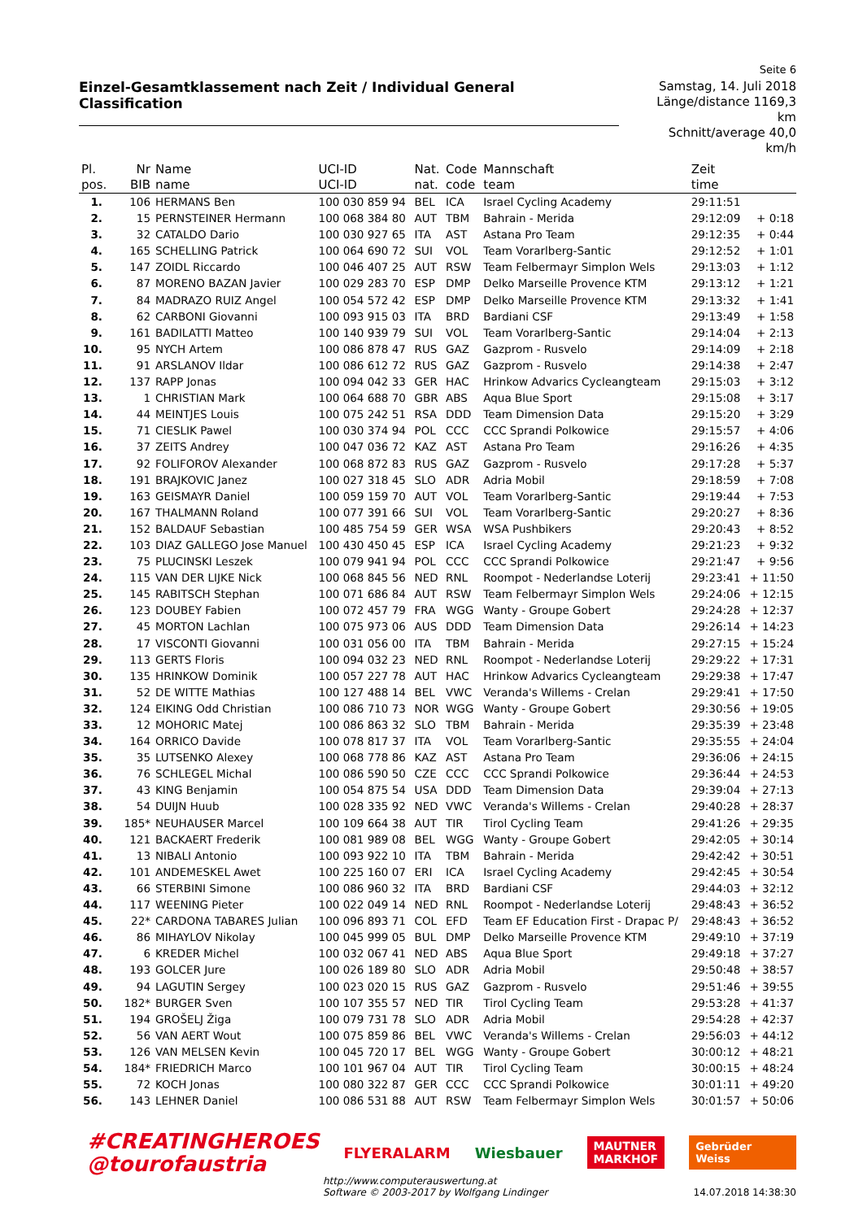Seite 6
Einzel-Gesamtklassement nach Zeit / Individual General Classification
Samstag, 14. Juli 2018
Länge/distance 1169,3 km
Schnitt/average 40,0 km/h
| Pl. | Nr | Name | UCI-ID | Nat. | Code | Mannschaft | Zeit | |
| --- | --- | --- | --- | --- | --- | --- | --- | --- |
| pos. | BIB | name | UCI-ID | nat. | code | team | time | |
| 1. | 106 | HERMANS Ben | 100 030 859 94 | BEL | ICA | Israel Cycling Academy | 29:11:51 | |
| 2. | 15 | PERNSTEINER Hermann | 100 068 384 80 | AUT | TBM | Bahrain - Merida | 29:12:09 | + 0:18 |
| 3. | 32 | CATALDO Dario | 100 030 927 65 | ITA | AST | Astana Pro Team | 29:12:35 | + 0:44 |
| 4. | 165 | SCHELLING Patrick | 100 064 690 72 | SUI | VOL | Team Vorarlberg-Santic | 29:12:52 | + 1:01 |
| 5. | 147 | ZOIDL Riccardo | 100 046 407 25 | AUT | RSW | Team Felbermayr Simplon Wels | 29:13:03 | + 1:12 |
| 6. | 87 | MORENO BAZAN Javier | 100 029 283 70 | ESP | DMP | Delko Marseille Provence KTM | 29:13:12 | + 1:21 |
| 7. | 84 | MADRAZO RUIZ Angel | 100 054 572 42 | ESP | DMP | Delko Marseille Provence KTM | 29:13:32 | + 1:41 |
| 8. | 62 | CARBONI Giovanni | 100 093 915 03 | ITA | BRD | Bardiani CSF | 29:13:49 | + 1:58 |
| 9. | 161 | BADILATTI Matteo | 100 140 939 79 | SUI | VOL | Team Vorarlberg-Santic | 29:14:04 | + 2:13 |
| 10. | 95 | NYCH Artem | 100 086 878 47 | RUS | GAZ | Gazprom - Rusvelo | 29:14:09 | + 2:18 |
| 11. | 91 | ARSLANOV Ildar | 100 086 612 72 | RUS | GAZ | Gazprom - Rusvelo | 29:14:38 | + 2:47 |
| 12. | 137 | RAPP Jonas | 100 094 042 33 | GER | HAC | Hrinkow Advarics Cycleangteam | 29:15:03 | + 3:12 |
| 13. | 1 | CHRISTIAN Mark | 100 064 688 70 | GBR | ABS | Aqua Blue Sport | 29:15:08 | + 3:17 |
| 14. | 44 | MEINTJES Louis | 100 075 242 51 | RSA | DDD | Team Dimension Data | 29:15:20 | + 3:29 |
| 15. | 71 | CIESLIK Pawel | 100 030 374 94 | POL | CCC | CCC Sprandi Polkowice | 29:15:57 | + 4:06 |
| 16. | 37 | ZEITS Andrey | 100 047 036 72 | KAZ | AST | Astana Pro Team | 29:16:26 | + 4:35 |
| 17. | 92 | FOLIFOROV Alexander | 100 068 872 83 | RUS | GAZ | Gazprom - Rusvelo | 29:17:28 | + 5:37 |
| 18. | 191 | BRAJKOVIC Janez | 100 027 318 45 | SLO | ADR | Adria Mobil | 29:18:59 | + 7:08 |
| 19. | 163 | GEISMAYR Daniel | 100 059 159 70 | AUT | VOL | Team Vorarlberg-Santic | 29:19:44 | + 7:53 |
| 20. | 167 | THALMANN Roland | 100 077 391 66 | SUI | VOL | Team Vorarlberg-Santic | 29:20:27 | + 8:36 |
| 21. | 152 | BALDAUF Sebastian | 100 485 754 59 | GER | WSA | WSA Pushbikers | 29:20:43 | + 8:52 |
| 22. | 103 | DIAZ GALLEGO Jose Manuel | 100 430 450 45 | ESP | ICA | Israel Cycling Academy | 29:21:23 | + 9:32 |
| 23. | 75 | PLUCINSKI Leszek | 100 079 941 94 | POL | CCC | CCC Sprandi Polkowice | 29:21:47 | + 9:56 |
| 24. | 115 | VAN DER LIJKE Nick | 100 068 845 56 | NED | RNL | Roompot - Nederlandse Loterij | 29:23:41 | + 11:50 |
| 25. | 145 | RABITSCH Stephan | 100 071 686 84 | AUT | RSW | Team Felbermayr Simplon Wels | 29:24:06 | + 12:15 |
| 26. | 123 | DOUBEY Fabien | 100 072 457 79 | FRA | WGG | Wanty - Groupe Gobert | 29:24:28 | + 12:37 |
| 27. | 45 | MORTON Lachlan | 100 075 973 06 | AUS | DDD | Team Dimension Data | 29:26:14 | + 14:23 |
| 28. | 17 | VISCONTI Giovanni | 100 031 056 00 | ITA | TBM | Bahrain - Merida | 29:27:15 | + 15:24 |
| 29. | 113 | GERTS Floris | 100 094 032 23 | NED | RNL | Roompot - Nederlandse Loterij | 29:29:22 | + 17:31 |
| 30. | 135 | HRINKOW Dominik | 100 057 227 78 | AUT | HAC | Hrinkow Advarics Cycleangteam | 29:29:38 | + 17:47 |
| 31. | 52 | DE WITTE Mathias | 100 127 488 14 | BEL | VWC | Veranda's Willems - Crelan | 29:29:41 | + 17:50 |
| 32. | 124 | EIKING Odd Christian | 100 086 710 73 | NOR | WGG | Wanty - Groupe Gobert | 29:30:56 | + 19:05 |
| 33. | 12 | MOHORIC Matej | 100 086 863 32 | SLO | TBM | Bahrain - Merida | 29:35:39 | + 23:48 |
| 34. | 164 | ORRICO Davide | 100 078 817 37 | ITA | VOL | Team Vorarlberg-Santic | 29:35:55 | + 24:04 |
| 35. | 35 | LUTSENKO Alexey | 100 068 778 86 | KAZ | AST | Astana Pro Team | 29:36:06 | + 24:15 |
| 36. | 76 | SCHLEGEL Michal | 100 086 590 50 | CZE | CCC | CCC Sprandi Polkowice | 29:36:44 | + 24:53 |
| 37. | 43 | KING Benjamin | 100 054 875 54 | USA | DDD | Team Dimension Data | 29:39:04 | + 27:13 |
| 38. | 54 | DUIJN Huub | 100 028 335 92 | NED | VWC | Veranda's Willems - Crelan | 29:40:28 | + 28:37 |
| 39. | 185* | NEUHAUSER Marcel | 100 109 664 38 | AUT | TIR | Tirol Cycling Team | 29:41:26 | + 29:35 |
| 40. | 121 | BACKAERT Frederik | 100 081 989 08 | BEL | WGG | Wanty - Groupe Gobert | 29:42:05 | + 30:14 |
| 41. | 13 | NIBALI Antonio | 100 093 922 10 | ITA | TBM | Bahrain - Merida | 29:42:42 | + 30:51 |
| 42. | 101 | ANDEMESKEL Awet | 100 225 160 07 | ERI | ICA | Israel Cycling Academy | 29:42:45 | + 30:54 |
| 43. | 66 | STERBINI Simone | 100 086 960 32 | ITA | BRD | Bardiani CSF | 29:44:03 | + 32:12 |
| 44. | 117 | WEENING Pieter | 100 022 049 14 | NED | RNL | Roompot - Nederlandse Loterij | 29:48:43 | + 36:52 |
| 45. | 22* | CARDONA TABARES Julian | 100 096 893 71 | COL | EFD | Team EF Education First - Drapac P/ | 29:48:43 | + 36:52 |
| 46. | 86 | MIHAYLOV Nikolay | 100 045 999 05 | BUL | DMP | Delko Marseille Provence KTM | 29:49:10 | + 37:19 |
| 47. | 6 | KREDER Michel | 100 032 067 41 | NED | ABS | Aqua Blue Sport | 29:49:18 | + 37:27 |
| 48. | 193 | GOLCER Jure | 100 026 189 80 | SLO | ADR | Adria Mobil | 29:50:48 | + 38:57 |
| 49. | 94 | LAGUTIN Sergey | 100 023 020 15 | RUS | GAZ | Gazprom - Rusvelo | 29:51:46 | + 39:55 |
| 50. | 182* | BURGER Sven | 100 107 355 57 | NED | TIR | Tirol Cycling Team | 29:53:28 | + 41:37 |
| 51. | 194 | GROŠELJ Žiga | 100 079 731 78 | SLO | ADR | Adria Mobil | 29:54:28 | + 42:37 |
| 52. | 56 | VAN AERT Wout | 100 075 859 86 | BEL | VWC | Veranda's Willems - Crelan | 29:56:03 | + 44:12 |
| 53. | 126 | VAN MELSEN Kevin | 100 045 720 17 | BEL | WGG | Wanty - Groupe Gobert | 30:00:12 | + 48:21 |
| 54. | 184* | FRIEDRICH Marco | 100 101 967 04 | AUT | TIR | Tirol Cycling Team | 30:00:15 | + 48:24 |
| 55. | 72 | KOCH Jonas | 100 080 322 87 | GER | CCC | CCC Sprandi Polkowice | 30:01:11 | + 49:20 |
| 56. | 143 | LEHNER Daniel | 100 086 531 88 | AUT | RSW | Team Felbermayr Simplon Wels | 30:01:57 | + 50:06 |
#CREATINGHEROES
@tourofaustria
FLYERALARM Wiesbauer
MAUTNER
MARKHOF
Gebrüder Weiss
http://www.computerauswertung.at
Software © 2003-2017 by Wolfgang Lindinger
14.07.2018 14:38:30